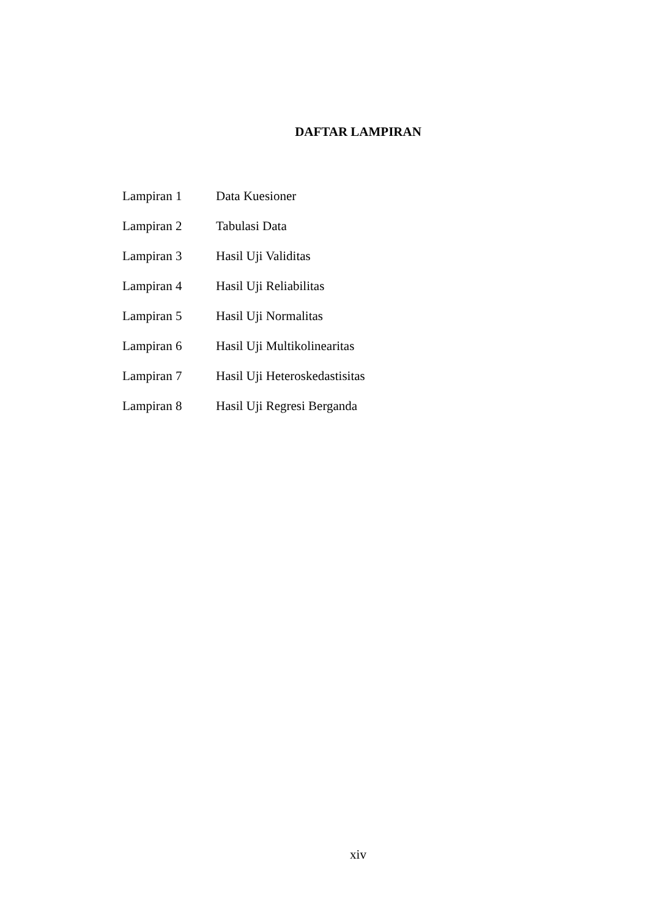DAFTAR LAMPIRAN
| Lampiran 1 | Data Kuesioner |
| Lampiran 2 | Tabulasi Data |
| Lampiran 3 | Hasil Uji Validitas |
| Lampiran 4 | Hasil Uji Reliabilitas |
| Lampiran 5 | Hasil Uji Normalitas |
| Lampiran 6 | Hasil Uji Multikolinearitas |
| Lampiran 7 | Hasil Uji Heteroskedastisitas |
| Lampiran 8 | Hasil Uji Regresi Berganda |
xiv